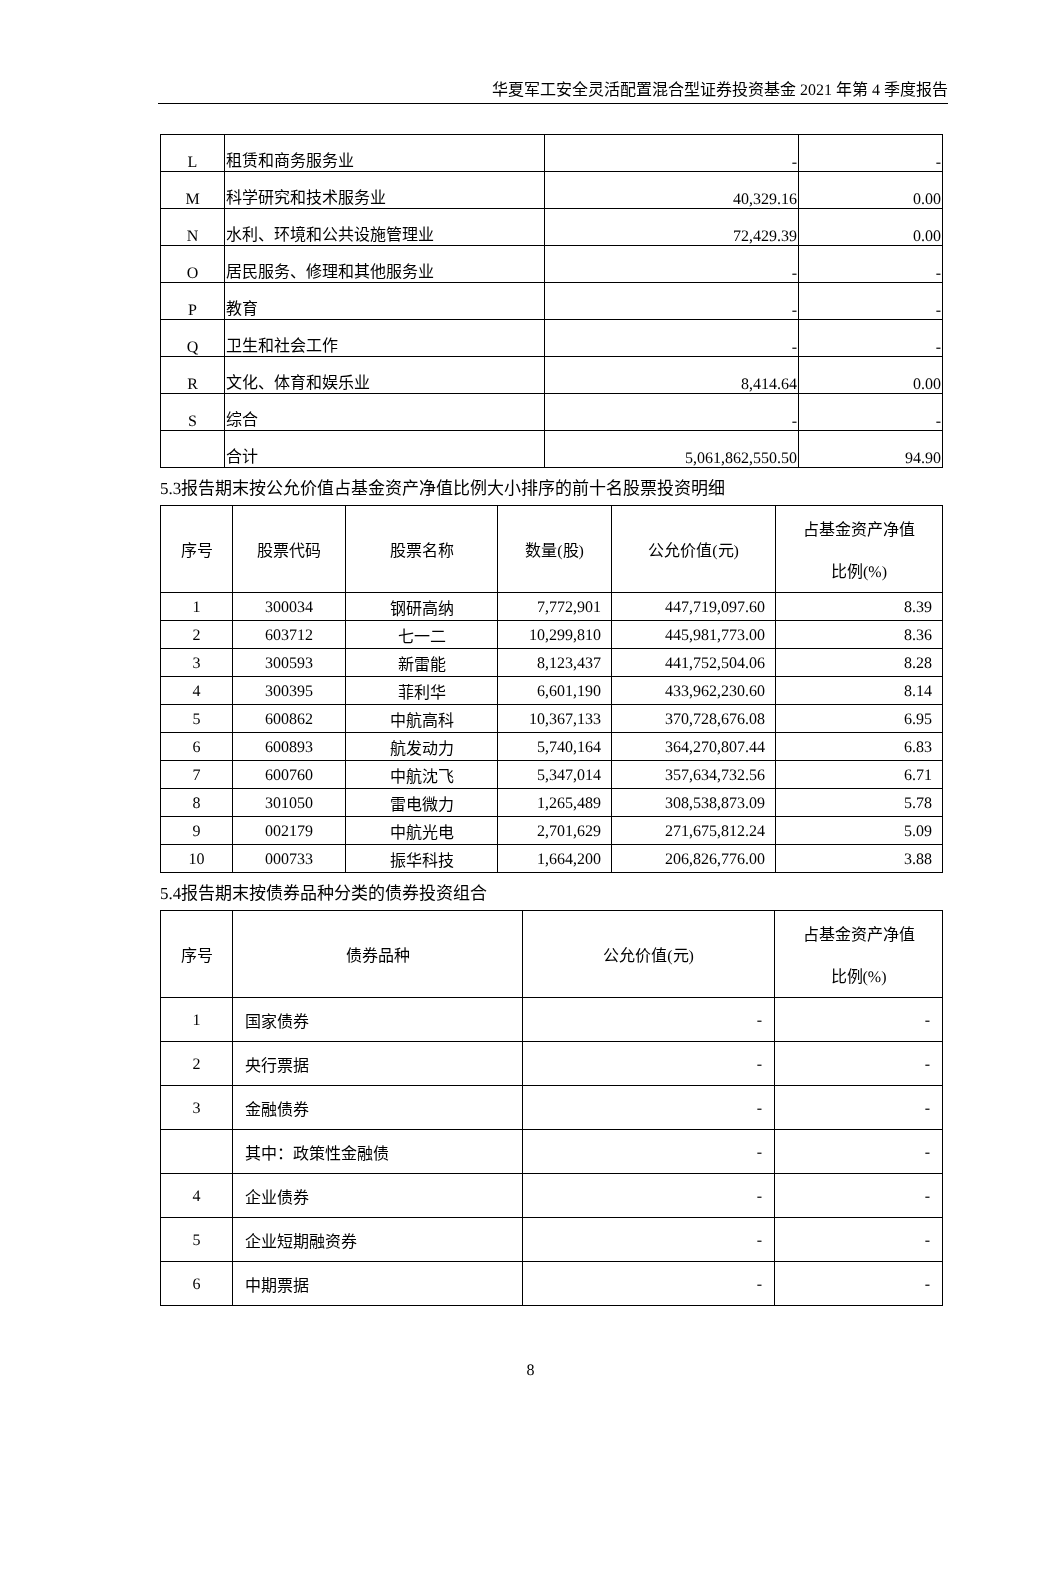华夏军工安全灵活配置混合型证券投资基金 2021 年第 4 季度报告
| L | 租赁和商务服务业 | - | - |
| M | 科学研究和技术服务业 | 40,329.16 | 0.00 |
| N | 水利、环境和公共设施管理业 | 72,429.39 | 0.00 |
| O | 居民服务、修理和其他服务业 | - | - |
| P | 教育 | - | - |
| Q | 卫生和社会工作 | - | - |
| R | 文化、体育和娱乐业 | 8,414.64 | 0.00 |
| S | 综合 | - | - |
| | 合计 | 5,061,862,550.50 | 94.90 |
5.3报告期末按公允价值占基金资产净值比例大小排序的前十名股票投资明细
| 序号 | 股票代码 | 股票名称 | 数量(股) | 公允价值(元) | 占基金资产净值 比例(%) |
| --- | --- | --- | --- | --- | --- |
| 1 | 300034 | 钢研高纳 | 7,772,901 | 447,719,097.60 | 8.39 |
| 2 | 603712 | 七一二 | 10,299,810 | 445,981,773.00 | 8.36 |
| 3 | 300593 | 新雷能 | 8,123,437 | 441,752,504.06 | 8.28 |
| 4 | 300395 | 菲利华 | 6,601,190 | 433,962,230.60 | 8.14 |
| 5 | 600862 | 中航高科 | 10,367,133 | 370,728,676.08 | 6.95 |
| 6 | 600893 | 航发动力 | 5,740,164 | 364,270,807.44 | 6.83 |
| 7 | 600760 | 中航沈飞 | 5,347,014 | 357,634,732.56 | 6.71 |
| 8 | 301050 | 雷电微力 | 1,265,489 | 308,538,873.09 | 5.78 |
| 9 | 002179 | 中航光电 | 2,701,629 | 271,675,812.24 | 5.09 |
| 10 | 000733 | 振华科技 | 1,664,200 | 206,826,776.00 | 3.88 |
5.4报告期末按债券品种分类的债券投资组合
| 序号 | 债券品种 | 公允价值(元) | 占基金资产净值 比例(%) |
| --- | --- | --- | --- |
| 1 | 国家债券 | - | - |
| 2 | 央行票据 | - | - |
| 3 | 金融债券 | - | - |
| | 其中：政策性金融债 | - | - |
| 4 | 企业债券 | - | - |
| 5 | 企业短期融资券 | - | - |
| 6 | 中期票据 | - | - |
8